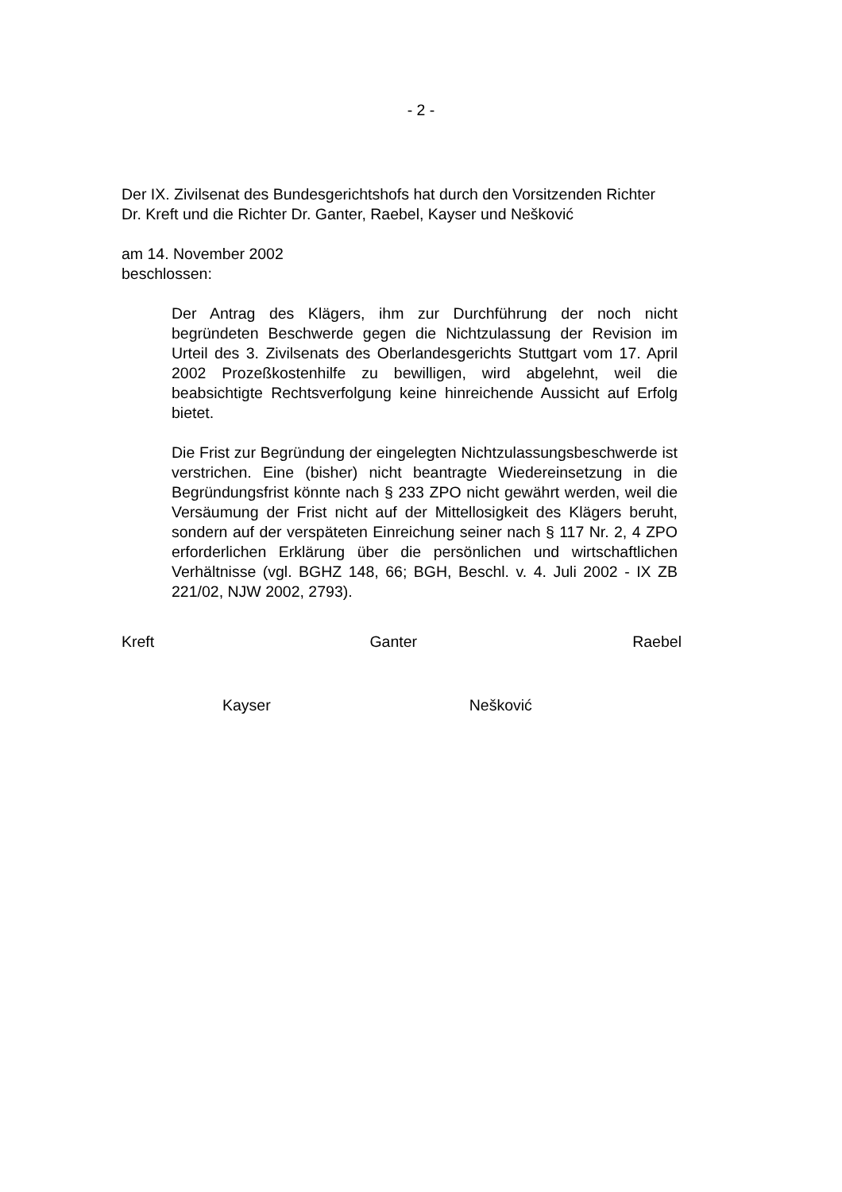- 2 -
Der IX. Zivilsenat des Bundesgerichtshofs hat durch den Vorsitzenden Richter
Dr. Kreft und die Richter Dr. Ganter, Raebel, Kayser und Nešković
am 14. November 2002
beschlossen:
Der Antrag des Klägers, ihm zur Durchführung der noch nicht begründeten Beschwerde gegen die Nichtzulassung der Revision im Urteil des 3. Zivilsenats des Oberlandesgerichts Stuttgart vom 17. April 2002 Prozeßkostenhilfe zu bewilligen, wird abgelehnt, weil die beabsichtigte Rechtsverfolgung keine hinreichende Aussicht auf Erfolg bietet.
Die Frist zur Begründung der eingelegten Nichtzulassungsbeschwerde ist verstrichen. Eine (bisher) nicht beantragte Wiedereinsetzung in die Begründungsfrist könnte nach § 233 ZPO nicht gewährt werden, weil die Versäumung der Frist nicht auf der Mittellosigkeit des Klägers beruht, sondern auf der verspäteten Einreichung seiner nach § 117 Nr. 2, 4 ZPO erforderlichen Erklärung über die persönlichen und wirtschaftlichen Verhältnisse (vgl. BGHZ 148, 66; BGH, Beschl. v. 4. Juli 2002 - IX ZB 221/02, NJW 2002, 2793).
Kreft Ganter Raebel
Kayser Nešković